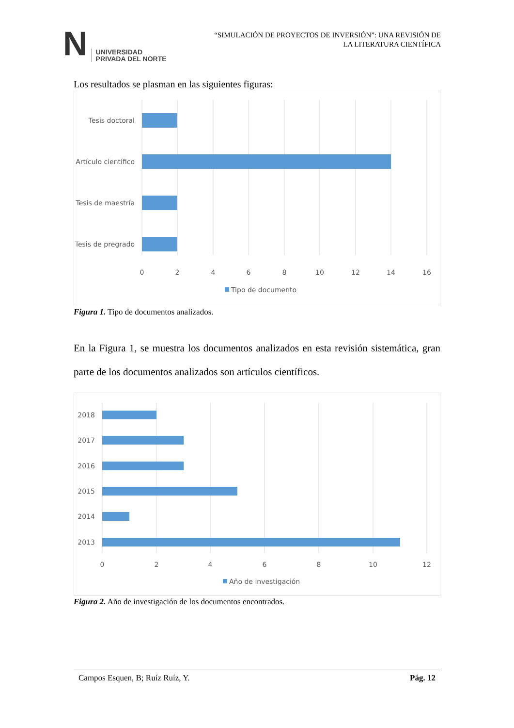N UNIVERSIDAD
PRIVADA DEL NORTE
“SIMULACIÓN DE PROYECTOS DE INVERSIÓN”: UNA REVISIÓN DE
LA LITERATURA CIENTÍFICA
Los resultados se plasman en las siguientes figuras:
Tesis doctoral
Artículo científico
Tesis de maestría
Tesis de pregrado
0
2
4
6
8
10
12
14
16
Tipo de documento
Figura 1. Tipo de documentos analizados.
En la Figura 1, se muestra los documentos analizados en esta revisión sistemática, gran parte de los documentos analizados son artículos científicos.
2018
2017
2016
2015
2014
2013
0
2
4
6
8
10
12
Año de investigación
Figura 2. Año de investigación de los documentos encontrados.
Campos Esquen, B; Ruíz Ruíz, Y. Pág. 12